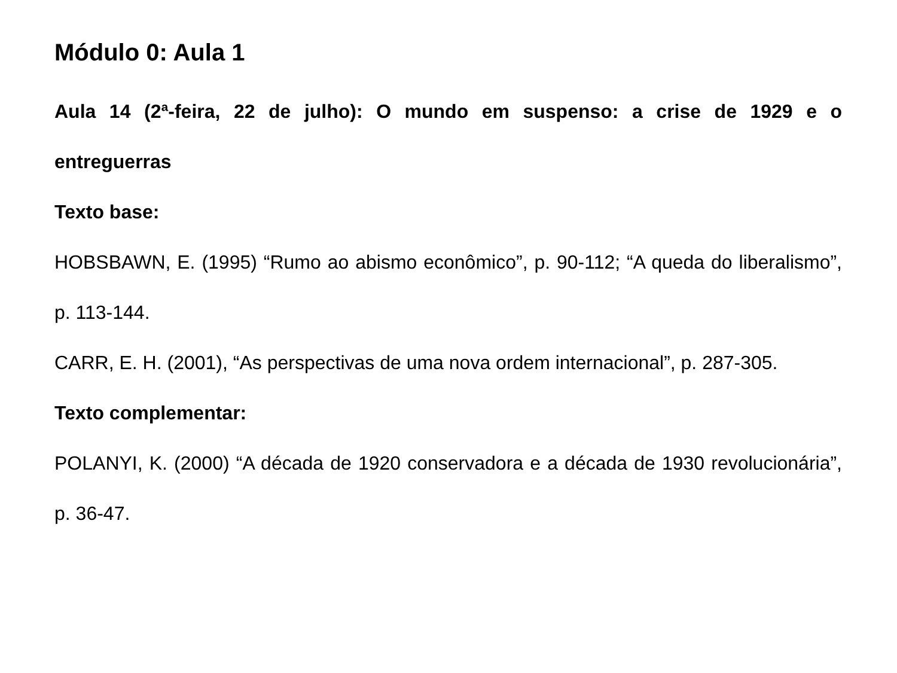Módulo 0: Aula 1
Aula 14 (2ª-feira, 22 de julho): O mundo em suspenso: a crise de 1929 e o entreguerras
Texto base:
HOBSBAWN, E. (1995) “Rumo ao abismo econômico”, p. 90-112; “A queda do liberalismo”, p. 113-144.
CARR, E. H. (2001), “As perspectivas de uma nova ordem internacional”, p. 287-305.
Texto complementar:
POLANYI, K. (2000) “A década de 1920 conservadora e a década de 1930 revolucionária”, p. 36-47.